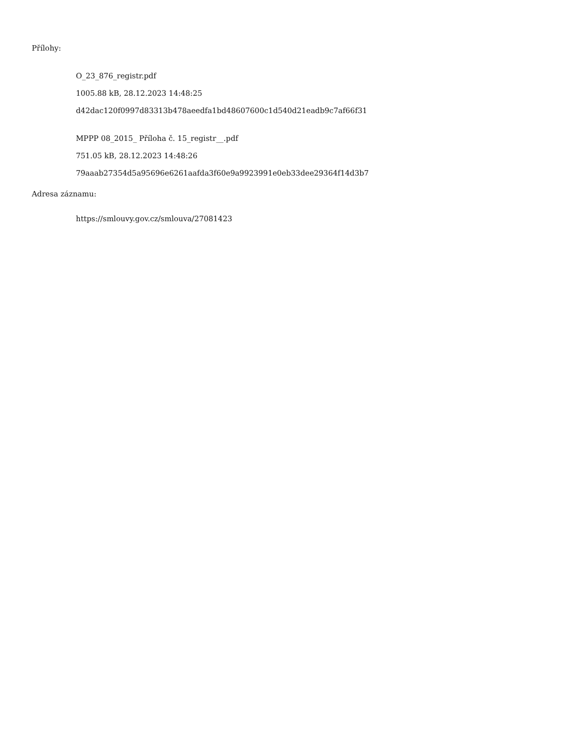Přílohy:
O_23_876_registr.pdf
1005.88 kB, 28.12.2023 14:48:25
d42dac120f0997d83313b478aeedfa1bd48607600c1d540d21eadb9c7af66f31
MPPP 08_2015_ Příloha č. 15_registr__.pdf
751.05 kB, 28.12.2023 14:48:26
79aaab27354d5a95696e6261aafda3f60e9a9923991e0eb33dee29364f14d3b7
Adresa záznamu:
https://smlouvy.gov.cz/smlouva/27081423